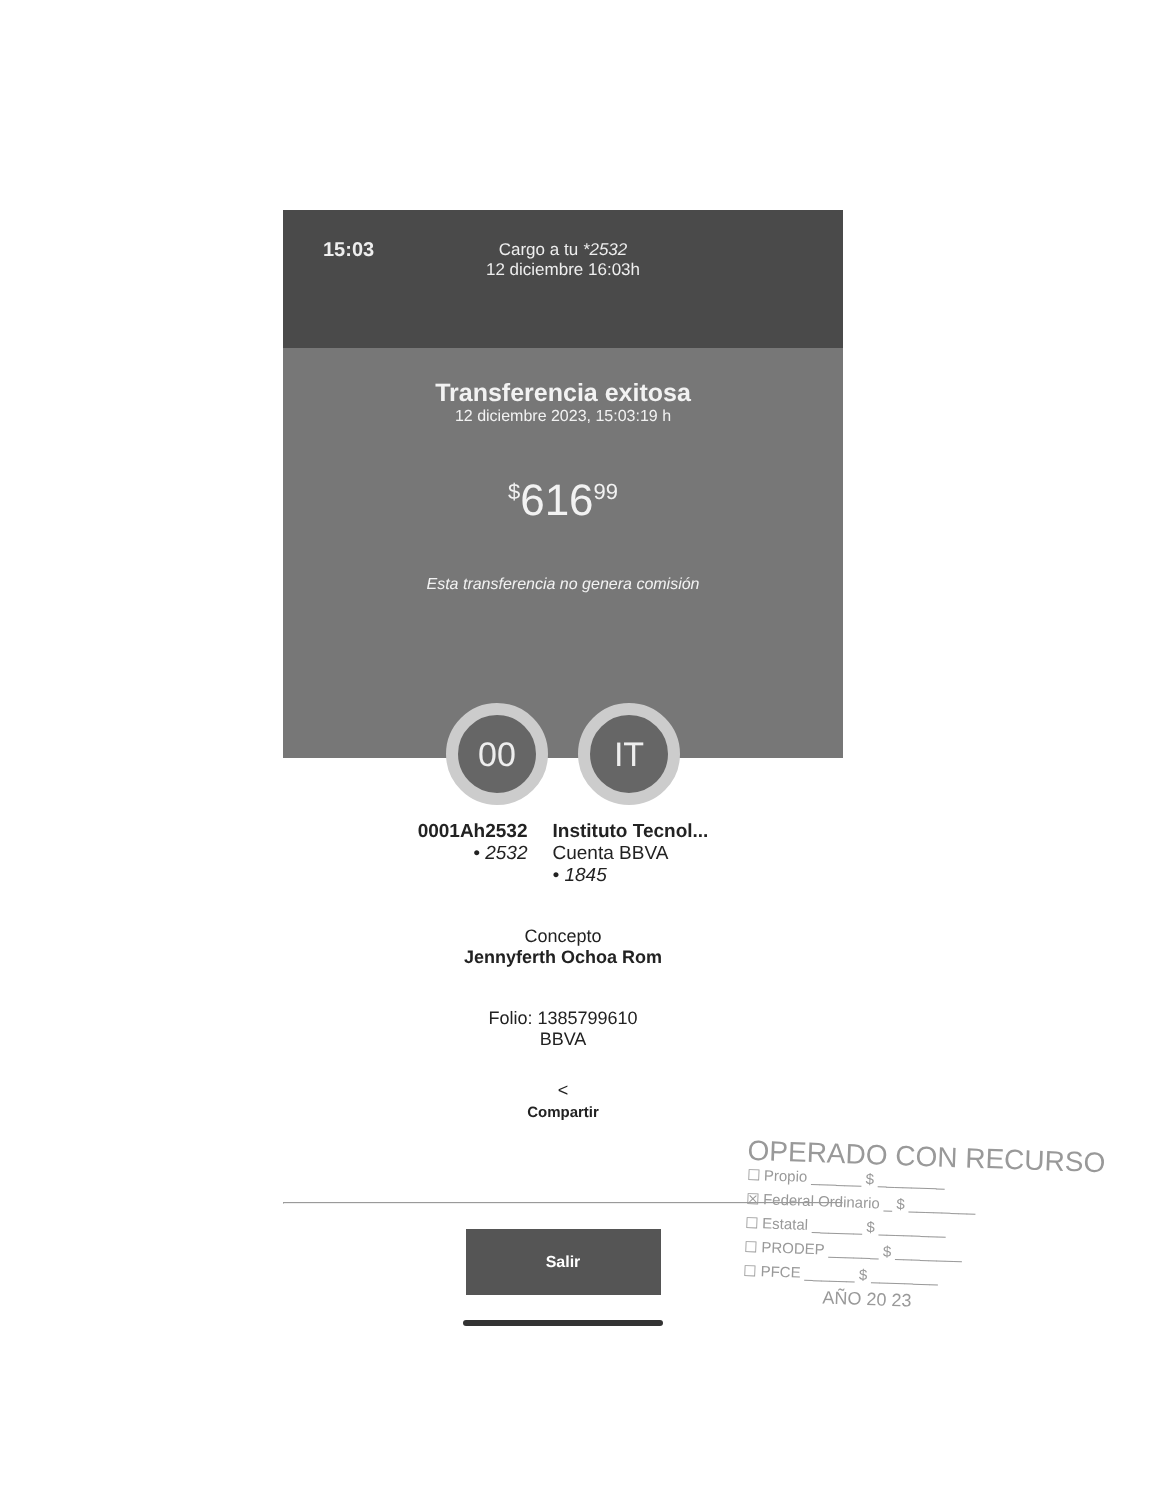15:03
Cargo a tu *2532
12 diciembre 16:03h
Transferencia exitosa
12 diciembre 2023, 15:03:19 h
<sup>$</sup>616<sup>99</sup>
Esta transferencia no genera comisión
00 IT
0001Ah2532
• 2532
Instituto Tecnol...
Cuenta BBVA
• 1845
Concepto
Jennyferth Ochoa Rom
Folio: 1385799610
BBVA
<
Compartir
Salir
OPERADO CON RECURSO
☐ Propio ______ $ ________
☒ Federal Ordinario _ $ ________
☐ Estatal ______ $ ________
☐ PRODEP ______ $ ________
☐ PFCE ______ $ ________
AÑO 20 23